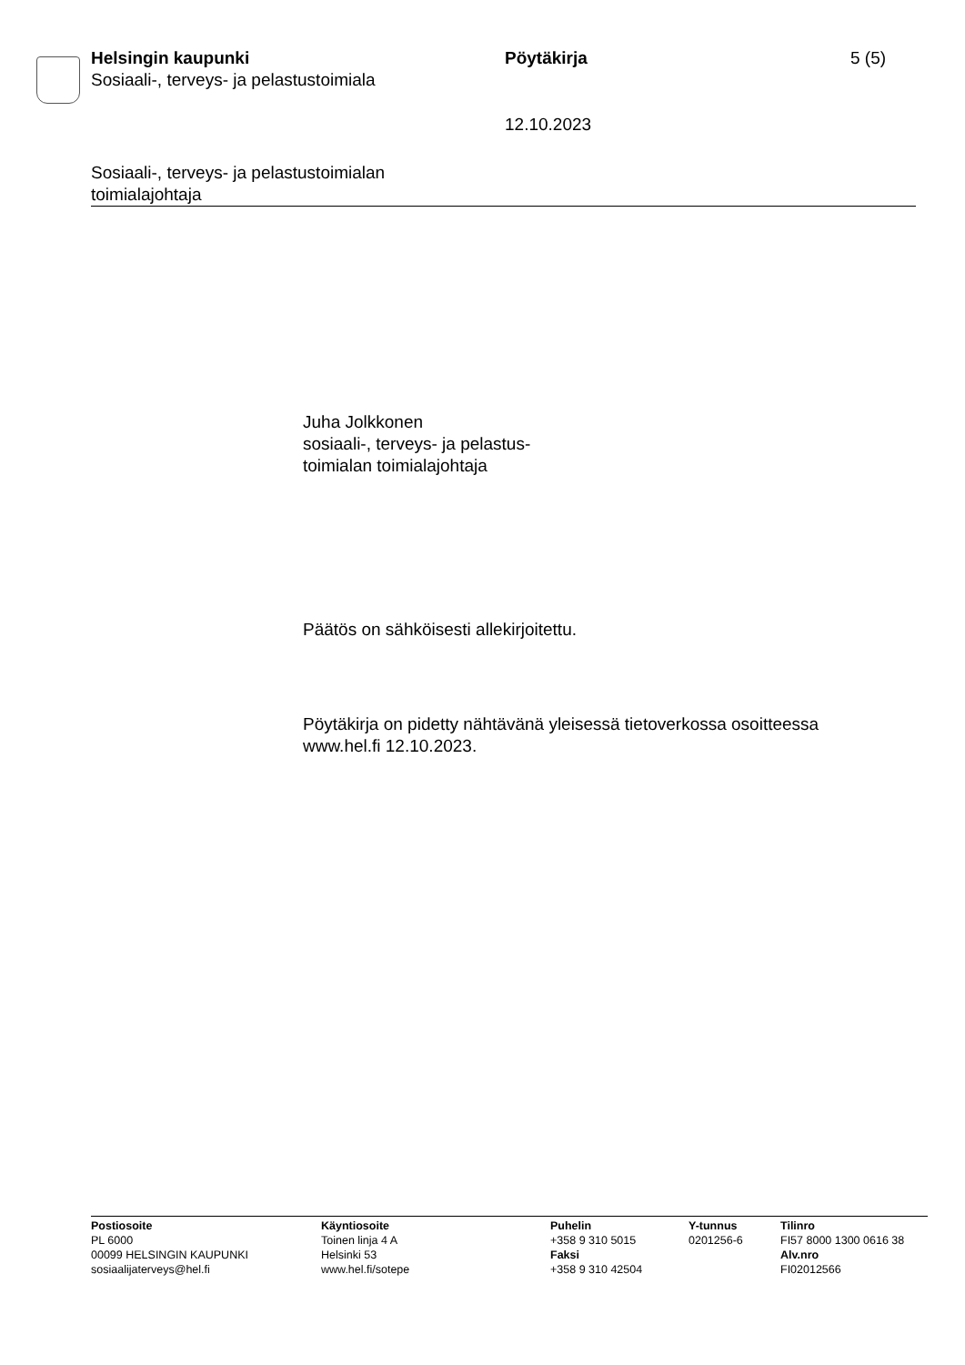Helsingin kaupunki
Sosiaali-, terveys- ja pelastustoimiala
Pöytäkirja 5 (5)
12.10.2023
Sosiaali-, terveys- ja pelastustoimialan
toimialajohtaja
Juha Jolkkonen
sosiaali-, terveys- ja pelastus-
toimialan toimialajohtaja
Päätös on sähköisesti allekirjoitettu.
Pöytäkirja on pidetty nähtävänä yleisessä tietoverkossa osoitteessa
www.hel.fi 12.10.2023.
Postiosoite
PL 6000
00099 HELSINGIN KAUPUNKI
sosiaalijaterveys@hel.fi
Käyntiosoite
Toinen linja 4 A
Helsinki 53
www.hel.fi/sotepe
Puhelin
+358 9 310 5015
Faksi
+358 9 310 42504
Y-tunnus
0201256-6
Tilinro
FI57 8000 1300 0616 38
Alv.nro
FI02012566